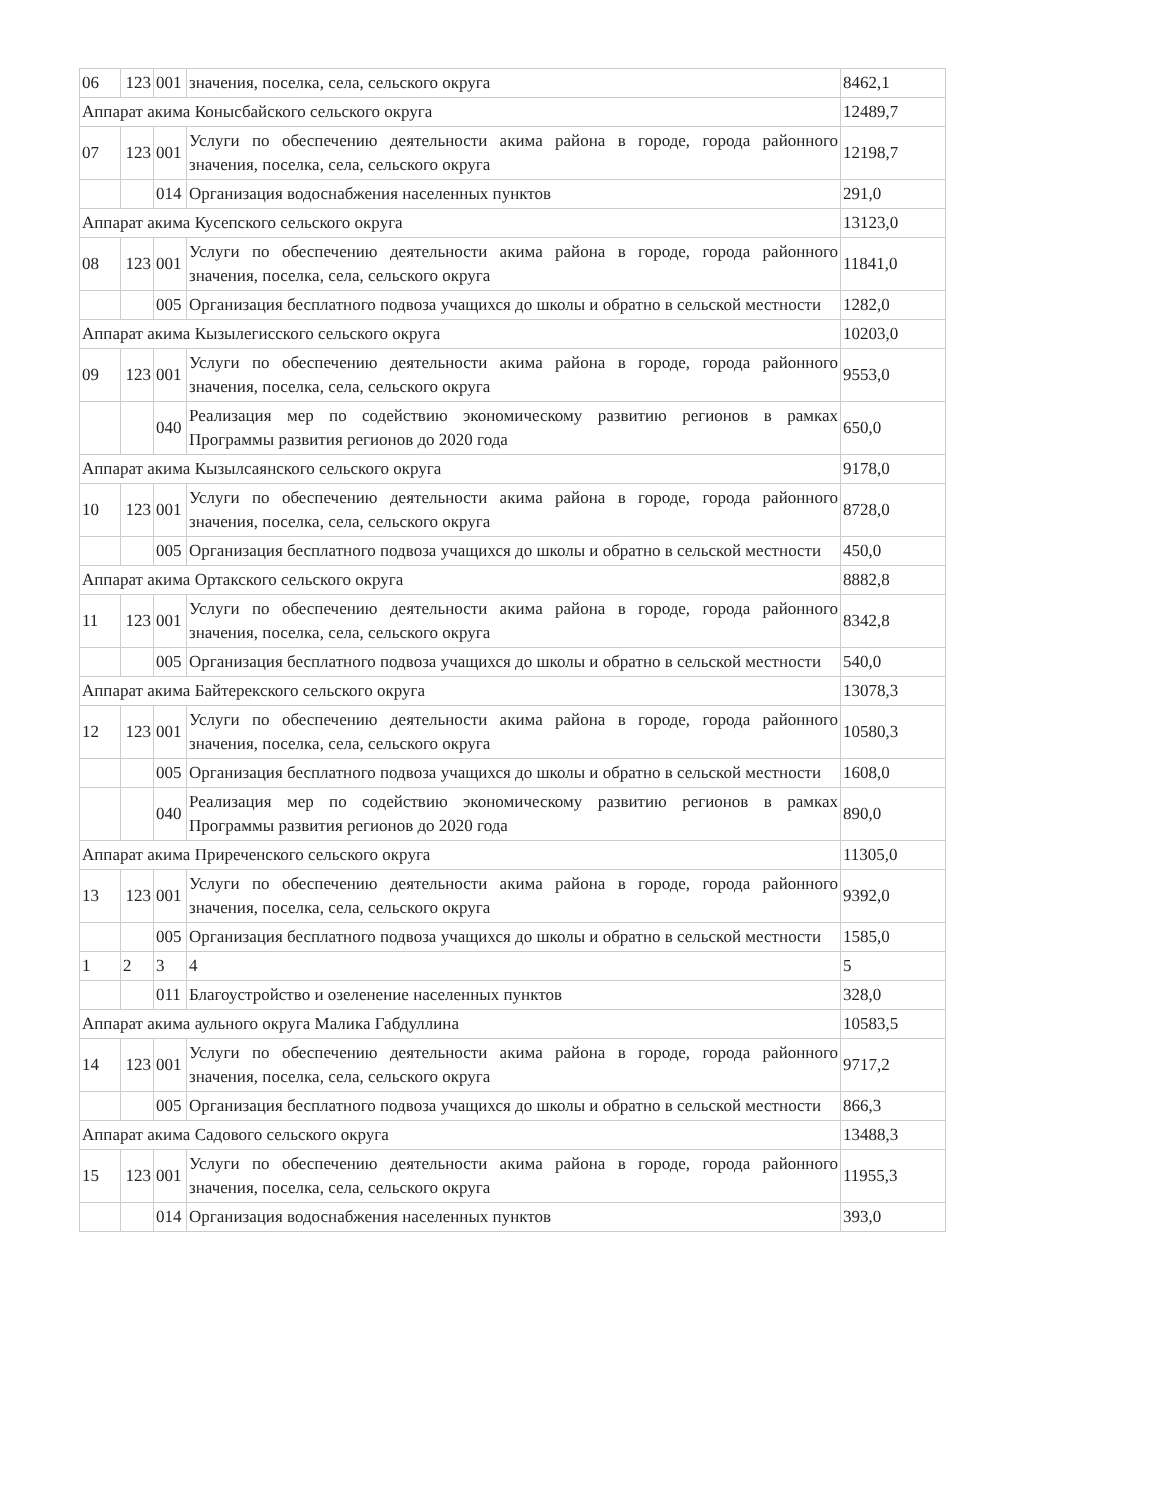| 06 | 123 | 001 | значения, поселка, села, сельского округа | 8462,1 |
| Аппарат акима Конысбайского сельского округа | | | | 12489,7 |
| 07 | 123 | 001 | Услуги по обеспечению деятельности акима района в городе, города районного значения, поселка, села, сельского округа | 12198,7 |
| | | 014 | Организация водоснабжения населенных пунктов | 291,0 |
| Аппарат акима Кусепского сельского округа | | | | 13123,0 |
| 08 | 123 | 001 | Услуги по обеспечению деятельности акима района в городе, города районного значения, поселка, села, сельского округа | 11841,0 |
| | | 005 | Организация бесплатного подвоза учащихся до школы и обратно в сельской местности | 1282,0 |
| Аппарат акима Кызылегисского сельского округа | | | | 10203,0 |
| 09 | 123 | 001 | Услуги по обеспечению деятельности акима района в городе, города районного значения, поселка, села, сельского округа | 9553,0 |
| | | 040 | Реализация мер по содействию экономическому развитию регионов в рамках Программы развития регионов до 2020 года | 650,0 |
| Аппарат акима Кызылсаянского сельского округа | | | | 9178,0 |
| 10 | 123 | 001 | Услуги по обеспечению деятельности акима района в городе, города районного значения, поселка, села, сельского округа | 8728,0 |
| | | 005 | Организация бесплатного подвоза учащихся до школы и обратно в сельской местности | 450,0 |
| Аппарат акима Ортакского сельского округа | | | | 8882,8 |
| 11 | 123 | 001 | Услуги по обеспечению деятельности акима района в городе, города районного значения, поселка, села, сельского округа | 8342,8 |
| | | 005 | Организация бесплатного подвоза учащихся до школы и обратно в сельской местности | 540,0 |
| Аппарат акима Байтерекского сельского округа | | | | 13078,3 |
| 12 | 123 | 001 | Услуги по обеспечению деятельности акима района в городе, города районного значения, поселка, села, сельского округа | 10580,3 |
| | | 005 | Организация бесплатного подвоза учащихся до школы и обратно в сельской местности | 1608,0 |
| | | 040 | Реализация мер по содействию экономическому развитию регионов в рамках Программы развития регионов до 2020 года | 890,0 |
| Аппарат акима Приреченского сельского округа | | | | 11305,0 |
| 13 | 123 | 001 | Услуги по обеспечению деятельности акима района в городе, города районного значения, поселка, села, сельского округа | 9392,0 |
| | | 005 | Организация бесплатного подвоза учащихся до школы и обратно в сельской местности | 1585,0 |
| 1 | 2 | 3 | 4 | 5 |
| | | 011 | Благоустройство и озеленение населенных пунктов | 328,0 |
| Аппарат акима аульного округа Малика Габдуллина | | | | 10583,5 |
| 14 | 123 | 001 | Услуги по обеспечению деятельности акима района в городе, города районного значения, поселка, села, сельского округа | 9717,2 |
| | | 005 | Организация бесплатного подвоза учащихся до школы и обратно в сельской местности | 866,3 |
| Аппарат акима Садового сельского округа | | | | 13488,3 |
| 15 | 123 | 001 | Услуги по обеспечению деятельности акима района в городе, города районного значения, поселка, села, сельского округа | 11955,3 |
| | | 014 | Организация водоснабжения населенных пунктов | 393,0 |